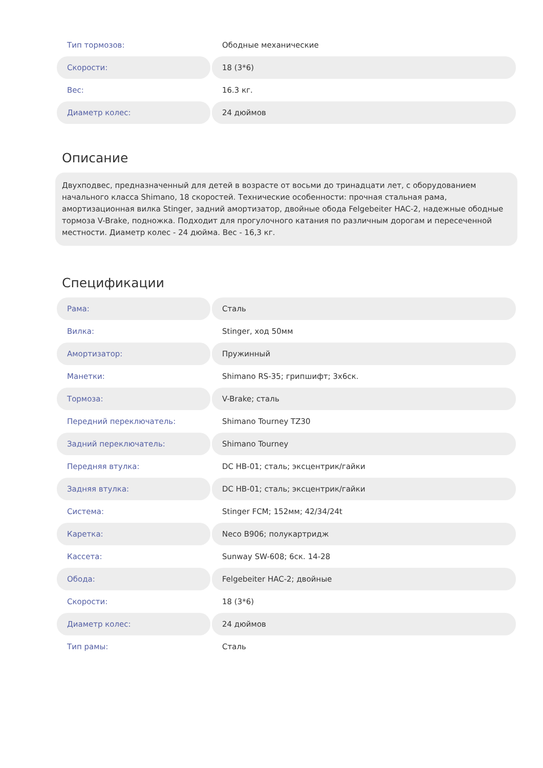| Тип тормозов: | Ободные механические |
| Скорости: | 18 (3*6) |
| Вес: | 16.3 кг. |
| Диаметр колес: | 24 дюймов |
Описание
Двухподвес, предназначенный для детей в возрасте от восьми до тринадцати лет, с оборудованием начального класса Shimano, 18 скоростей. Технические особенности: прочная стальная рама, амортизационная вилка Stinger, задний амортизатор, двойные обода Felgebeiter HAC-2, надежные ободные тормоза V-Brake, подножка. Подходит для прогулочного катания по различным дорогам и пересеченной местности. Диаметр колес - 24 дюйма. Вес - 16,3 кг.
Спецификации
| Рама: | Сталь |
| Вилка: | Stinger, ход 50мм |
| Амортизатор: | Пружинный |
| Манетки: | Shimano RS-35; грипшифт; 3x6ск. |
| Тормоза: | V-Brake; сталь |
| Передний переключатель: | Shimano Tourney TZ30 |
| Задний переключатель: | Shimano Tourney |
| Передняя втулка: | DC HB-01; сталь; эксцентрик/гайки |
| Задняя втулка: | DC HB-01; сталь; эксцентрик/гайки |
| Система: | Stinger FCM; 152мм; 42/34/24t |
| Каретка: | Neco B906; полукартридж |
| Кассета: | Sunway SW-608; 6ск. 14-28 |
| Обода: | Felgebeiter HAC-2; двойные |
| Скорости: | 18 (3*6) |
| Диаметр колес: | 24 дюймов |
| Тип рамы: | Сталь |